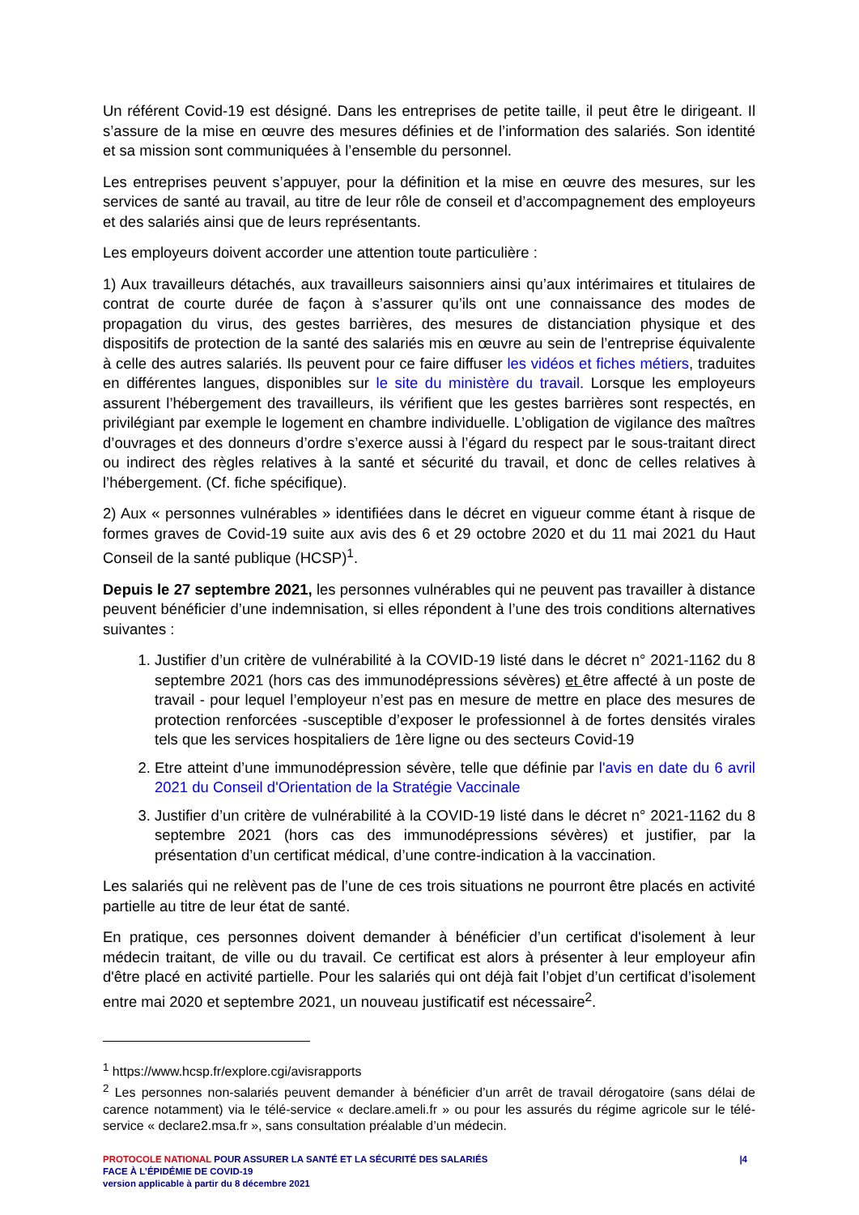Un référent Covid-19 est désigné. Dans les entreprises de petite taille, il peut être le dirigeant. Il s’assure de la mise en œuvre des mesures définies et de l’information des salariés. Son identité et sa mission sont communiquées à l’ensemble du personnel.
Les entreprises peuvent s’appuyer, pour la définition et la mise en œuvre des mesures, sur les services de santé au travail, au titre de leur rôle de conseil et d’accompagnement des employeurs et des salariés ainsi que de leurs représentants.
Les employeurs doivent accorder une attention toute particulière :
1) Aux travailleurs détachés, aux travailleurs saisonniers ainsi qu’aux intérimaires et titulaires de contrat de courte durée de façon à s’assurer qu’ils ont une connaissance des modes de propagation du virus, des gestes barrières, des mesures de distanciation physique et des dispositifs de protection de la santé des salariés mis en œuvre au sein de l’entreprise équivalente à celle des autres salariés. Ils peuvent pour ce faire diffuser les vidéos et fiches métiers, traduites en différentes langues, disponibles sur le site du ministère du travail. Lorsque les employeurs assurent l’hébergement des travailleurs, ils vérifient que les gestes barrières sont respectés, en privilégiant par exemple le logement en chambre individuelle. L’obligation de vigilance des maîtres d’ouvrages et des donneurs d’ordre s’exerce aussi à l’égard du respect par le sous-traitant direct ou indirect des règles relatives à la santé et sécurité du travail, et donc de celles relatives à l’hébergement. (Cf. fiche spécifique).
2) Aux « personnes vulnérables » identifiées dans le décret en vigueur comme étant à risque de formes graves de Covid-19 suite aux avis des 6 et 29 octobre 2020 et du 11 mai 2021 du Haut Conseil de la santé publique (HCSP)<sup>1</sup>.
Depuis le 27 septembre 2021, les personnes vulnérables qui ne peuvent pas travailler à distance peuvent bénéficier d’une indemnisation, si elles répondent à l’une des trois conditions alternatives suivantes :
1. Justifier d’un critère de vulnérabilité à la COVID-19 listé dans le décret n° 2021-1162 du 8 septembre 2021 (hors cas des immunodépressions sévères) et être affecté à un poste de travail - pour lequel l’employeur n’est pas en mesure de mettre en place des mesures de protection renforcées -susceptible d’exposer le professionnel à de fortes densités virales tels que les services hospitaliers de 1ère ligne ou des secteurs Covid-19
2. Etre atteint d’une immunodépression sévère, telle que définie par l'avis en date du 6 avril 2021 du Conseil d'Orientation de la Stratégie Vaccinale
3. Justifier d’un critère de vulnérabilité à la COVID-19 listé dans le décret n° 2021-1162 du 8 septembre 2021 (hors cas des immunodépressions sévères) et justifier, par la présentation d’un certificat médical, d’une contre-indication à la vaccination.
Les salariés qui ne relèvent pas de l’une de ces trois situations ne pourront être placés en activité partielle au titre de leur état de santé.
En pratique, ces personnes doivent demander à bénéficier d’un certificat d'isolement à leur médecin traitant, de ville ou du travail. Ce certificat est alors à présenter à leur employeur afin d'être placé en activité partielle. Pour les salariés qui ont déjà fait l’objet d’un certificat d’isolement entre mai 2020 et septembre 2021, un nouveau justificatif est nécessaire<sup>2</sup>.
<sup>1</sup> https://www.hcsp.fr/explore.cgi/avisrapports
<sup>2</sup> Les personnes non-salariés peuvent demander à bénéficier d’un arrêt de travail dérogatoire (sans délai de carence notamment) via le télé-service « declare.ameli.fr » ou pour les assurés du régime agricole sur le télé-service « declare2.msa.fr », sans consultation préalable d’un médecin.
|4
PROTOCOLE NATIONAL POUR ASSURER LA SANTÉ ET LA SÉCURITÉ DES SALARIÉS
FACE À L’ÉPIDÉMIE DE COVID-19
version applicable à partir du 8 décembre 2021